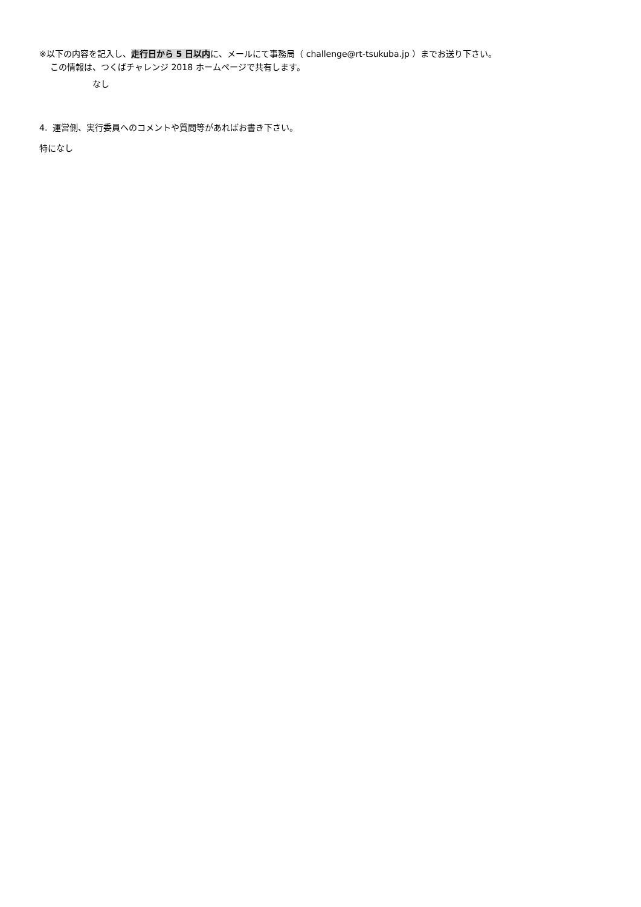※以下の内容を記入し、走行日から 5 日以内に、メールにて事務局（ challenge@rt-tsukuba.jp ）までお送り下さい。
この情報は、つくばチャレンジ 2018 ホームページで共有します。
なし
4. 運営側、実行委員へのコメントや質問等があればお書き下さい。
特になし